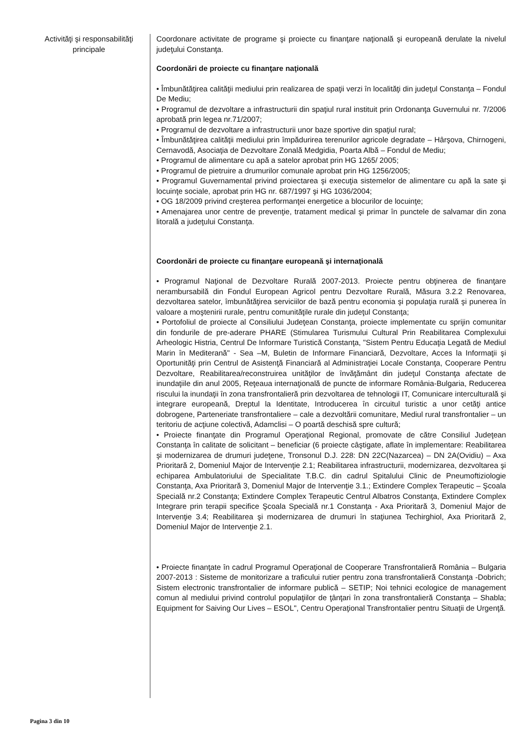Activităţi şi responsabilităţi principale
Coordonare activitate de programe şi proiecte cu finanţare naţională şi europeană derulate la nivelul judeţului Constanţa.
Coordonări de proiecte cu finanţare naţională
• Îmbunătăţirea calităţii mediului prin realizarea de spaţii verzi în localităţi din judeţul Constanţa – Fondul De Mediu;
• Programul de dezvoltare a infrastructurii din spaţiul rural instituit prin Ordonanţa Guvernului nr. 7/2006 aprobată prin legea nr.71/2007;
• Programul de dezvoltare a infrastructurii unor baze sportive din spaţiul rural;
• Îmbunătăţirea calităţii mediului prin împădurirea terenurilor agricole degradate – Hârşova, Chirnogeni, Cernavodă, Asociaţia de Dezvoltare Zonală Medgidia, Poarta Albă – Fondul de Mediu;
• Programul de alimentare cu apă a satelor aprobat prin HG 1265/ 2005;
• Programul de pietruire a drumurilor comunale aprobat prin HG 1256/2005;
• Programul Guvernamental privind proiectarea şi execuţia sistemelor de alimentare cu apă la sate şi locuinţe sociale, aprobat prin HG nr. 687/1997 şi HG 1036/2004;
• OG 18/2009 privind creşterea performanţei energetice a blocurilor de locuinţe;
• Amenajarea unor centre de prevenţie, tratament medical şi primar în punctele de salvamar din zona litorală a judeţului Constanţa.
Coordonări de proiecte cu finanţare europeană şi internaţională
• Programul Naţional de Dezvoltare Rurală 2007-2013. Proiecte pentru obţinerea de finanţare nerambursabilă din Fondul European Agricol pentru Dezvoltare Rurală, Măsura 3.2.2 Renovarea, dezvoltarea satelor, îmbunătăţirea serviciilor de bază pentru economia şi populaţia rurală şi punerea în valoare a moştenirii rurale, pentru comunităţile rurale din judeţul Constanţa;
• Portofoliul de proiecte al Consiliului Judeţean Constanţa, proiecte implementate cu sprijin comunitar din fondurile de pre-aderare PHARE (Stimularea Turismului Cultural Prin Reabilitarea Complexului Arheologic Histria, Centrul De Informare Turistică Constanţa, "Sistem Pentru Educaţia Legată de Mediul Marin în Mediterană" - Sea –M, Buletin de Informare Financiară, Dezvoltare, Acces la Informaţii şi Oportunităţi prin Centrul de Asistenţă Financiară al Administraţiei Locale Constanţa, Cooperare Pentru Dezvoltare, Reabilitarea/reconstruirea unităţilor de învăţământ din judeţul Constanţa afectate de inundaţiile din anul 2005, Reţeaua internaţională de puncte de informare România-Bulgaria, Reducerea riscului la inundaţii în zona transfrontalieră prin dezvoltarea de tehnologii IT, Comunicare interculturală şi integrare europeană, Dreptul la Identitate, Introducerea în circuitul turistic a unor cetăţi antice dobrogene, Parteneriate transfrontaliere – cale a dezvoltării comunitare, Mediul rural transfrontalier – un teritoriu de acţiune colectivă, Adamclisi – O poartă deschisă spre cultură;
• Proiecte finanţate din Programul Operaţional Regional, promovate de către Consiliul Judeţean Constanţa în calitate de solicitant – beneficiar (6 proiecte câştigate, aflate în implementare: Reabilitarea şi modernizarea de drumuri judeţene, Tronsonul D.J. 228: DN 22C(Nazarcea) – DN 2A(Ovidiu) – Axa Prioritară 2, Domeniul Major de Intervenţie 2.1; Reabilitarea infrastructurii, modernizarea, dezvoltarea şi echiparea Ambulatoriului de Specialitate T.B.C. din cadrul Spitalului Clinic de Pneumoftiziologie Constanţa, Axa Prioritară 3, Domeniul Major de Intervenţie 3.1.; Extindere Complex Terapeutic – Şcoala Specială nr.2 Constanţa; Extindere Complex Terapeutic Centrul Albatros Constanţa, Extindere Complex Integrare prin terapii specifice Şcoala Specială nr.1 Constanţa - Axa Prioritară 3, Domeniul Major de Intervenţie 3.4; Reabilitarea şi modernizarea de drumuri în staţiunea Techirghiol, Axa Prioritară 2, Domeniul Major de Intervenţie 2.1.
• Proiecte finanţate în cadrul Programul Operaţional de Cooperare Transfrontalieră România – Bulgaria 2007-2013 : Sisteme de monitorizare a traficului rutier pentru zona transfrontalieră Constanţa -Dobrich; Sistem electronic transfrontalier de informare publică – SETIP; Noi tehnici ecologice de management comun al mediului privind controlul populaţiilor de ţânţari în zona transfrontalieră Constanţa – Shabla; Equipment for Saiving Our Lives – ESOL", Centru Operaţional Transfrontalier pentru Situaţii de Urgenţă.
Pagina 3 din 10